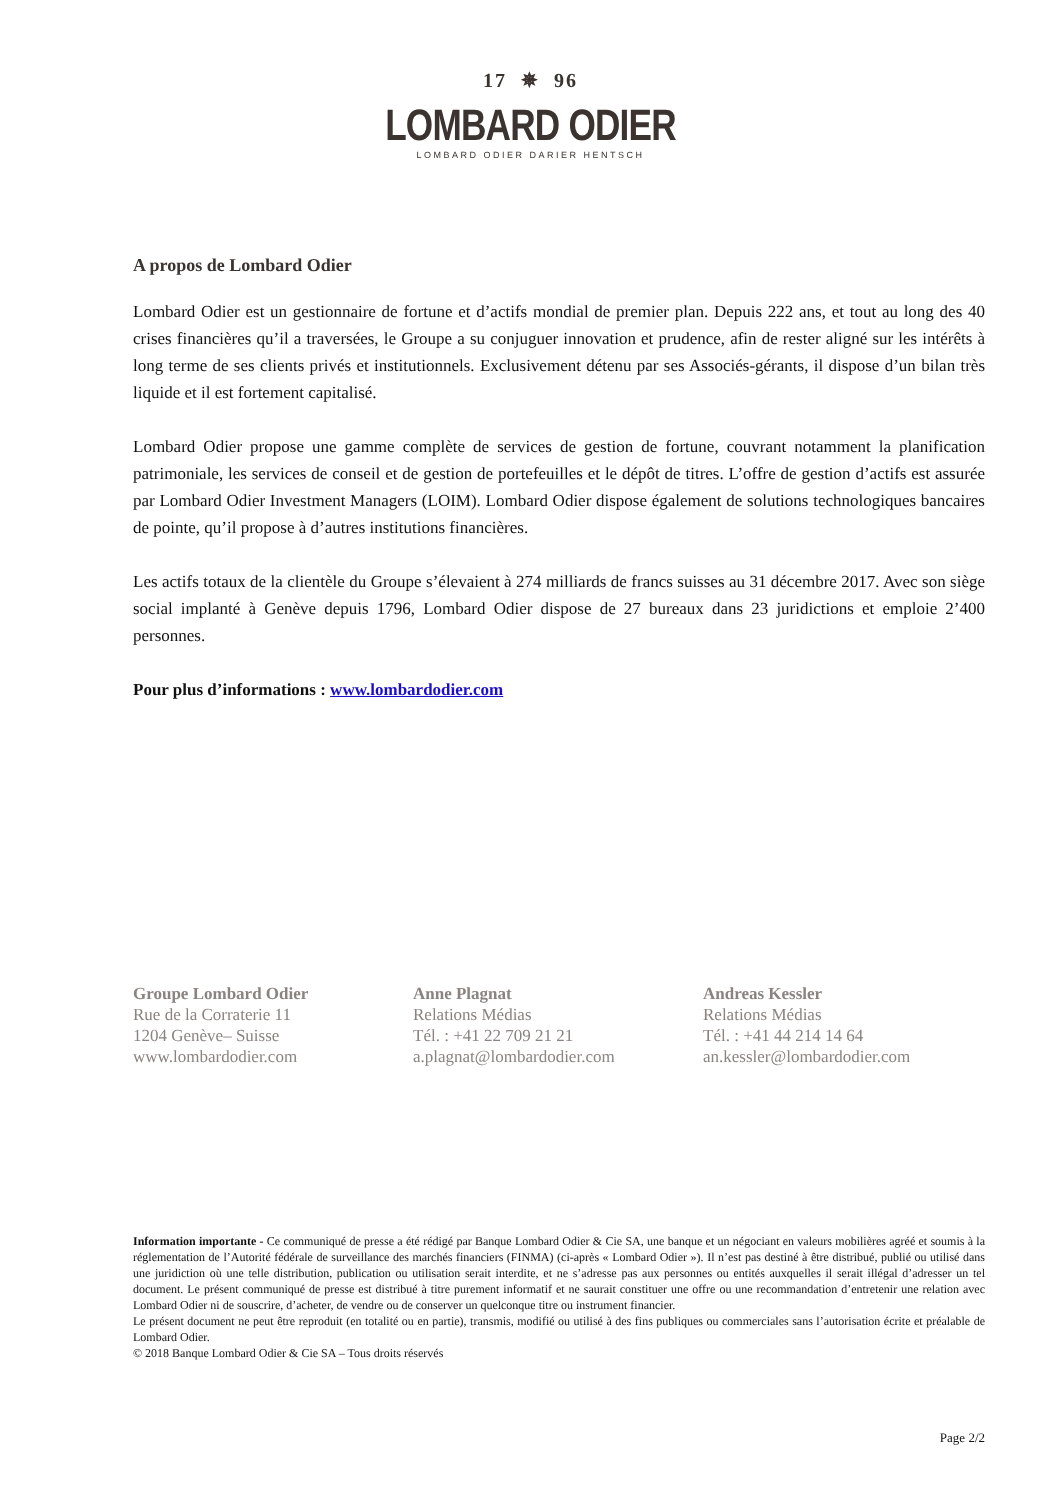17 ✵ 96
LOMBARD ODIER
LOMBARD ODIER DARIER HENTSCH
A propos de Lombard Odier
Lombard Odier est un gestionnaire de fortune et d’actifs mondial de premier plan. Depuis 222 ans, et tout au long des 40 crises financières qu’il a traversées, le Groupe a su conjuguer innovation et prudence, afin de rester aligné sur les intérêts à long terme de ses clients privés et institutionnels. Exclusivement détenu par ses Associés-gérants, il dispose d’un bilan très liquide et il est fortement capitalisé.
Lombard Odier propose une gamme complète de services de gestion de fortune, couvrant notamment la planification patrimoniale, les services de conseil et de gestion de portefeuilles et le dépôt de titres. L’offre de gestion d’actifs est assurée par Lombard Odier Investment Managers (LOIM). Lombard Odier dispose également de solutions technologiques bancaires de pointe, qu’il propose à d’autres institutions financières.
Les actifs totaux de la clientèle du Groupe s’élevaient à 274 milliards de francs suisses au 31 décembre 2017. Avec son siège social implanté à Genève depuis 1796, Lombard Odier dispose de 27 bureaux dans 23 juridictions et emploie 2’400 personnes.
Pour plus d’informations : www.lombardodier.com
Groupe Lombard Odier
Rue de la Corraterie 11
1204 Genève– Suisse
www.lombardodier.com
Anne Plagnat
Relations Médias
Tél. : +41 22 709 21 21
a.plagnat@lombardodier.com
Andreas Kessler
Relations Médias
Tél. : +41 44 214 14 64
an.kessler@lombardodier.com
Information importante - Ce communiqué de presse a été rédigé par Banque Lombard Odier & Cie SA, une banque et un négociant en valeurs mobilières agréé et soumis à la réglementation de l’Autorité fédérale de surveillance des marchés financiers (FINMA) (ci-après « Lombard Odier »). Il n’est pas destiné à être distribué, publié ou utilisé dans une juridiction où une telle distribution, publication ou utilisation serait interdite, et ne s’adresse pas aux personnes ou entités auxquelles il serait illégal d’adresser un tel document. Le présent communiqué de presse est distribué à titre purement informatif et ne saurait constituer une offre ou une recommandation d’entretenir une relation avec Lombard Odier ni de souscrire, d’acheter, de vendre ou de conserver un quelconque titre ou instrument financier.
Le présent document ne peut être reproduit (en totalité ou en partie), transmis, modifié ou utilisé à des fins publiques ou commerciales sans l’autorisation écrite et préalable de Lombard Odier.
© 2018 Banque Lombard Odier & Cie SA – Tous droits réservés
Page 2/2